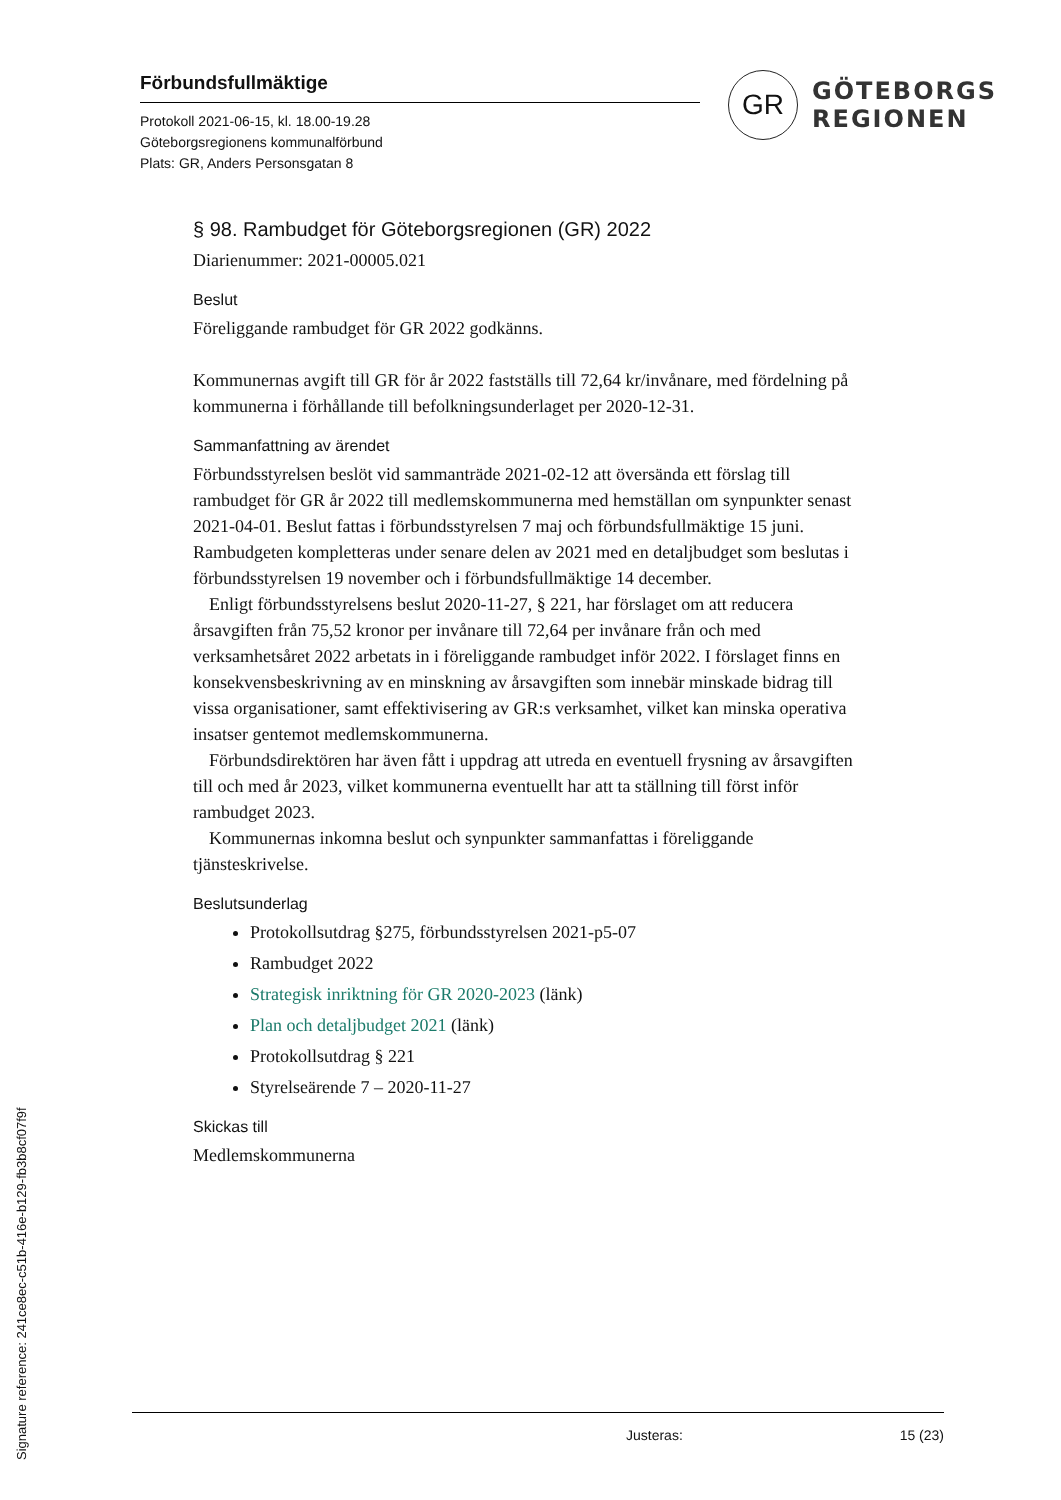Förbundsfullmäktige
Protokoll 2021-06-15, kl. 18.00-19.28
Göteborgsregionens kommunalförbund
Plats: GR, Anders Personsgatan 8
GR
GÖTEBORGS
REGIONEN
§ 98. Rambudget för Göteborgsregionen (GR) 2022
Diarienummer: 2021-00005.021
Beslut
Föreliggande rambudget för GR 2022 godkänns.
Kommunernas avgift till GR för år 2022 fastställs till 72,64 kr/invånare, med fördelning på kommunerna i förhållande till befolkningsunderlaget per 2020-12-31.
Sammanfattning av ärendet
Förbundsstyrelsen beslöt vid sammanträde 2021-02-12 att översända ett förslag till rambudget för GR år 2022 till medlemskommunerna med hemställan om synpunkter senast 2021-04-01. Beslut fattas i förbundsstyrelsen 7 maj och förbundsfullmäktige 15 juni. Rambudgeten kompletteras under senare delen av 2021 med en detaljbudget som beslutas i förbundsstyrelsen 19 november och i förbundsfullmäktige 14 december.
Enligt förbundsstyrelsens beslut 2020-11-27, § 221, har förslaget om att reducera årsavgiften från 75,52 kronor per invånare till 72,64 per invånare från och med verksamhetsåret 2022 arbetats in i föreliggande rambudget inför 2022. I förslaget finns en konsekvensbeskrivning av en minskning av årsavgiften som innebär minskade bidrag till vissa organisationer, samt effektivisering av GR:s verksamhet, vilket kan minska operativa insatser gentemot medlemskommunerna.
Förbundsdirektören har även fått i uppdrag att utreda en eventuell frysning av årsavgiften till och med år 2023, vilket kommunerna eventuellt har att ta ställning till först inför rambudget 2023.
Kommunernas inkomna beslut och synpunkter sammanfattas i föreliggande tjänsteskrivelse.
Beslutsunderlag
Protokollsutdrag §275, förbundsstyrelsen 2021-p5-07
Rambudget 2022
Strategisk inriktning för GR 2020-2023 (länk)
Plan och detaljbudget 2021 (länk)
Protokollsutdrag § 221
Styrelseärende 7 – 2020-11-27
Skickas till
Medlemskommunerna
Justeras: 15 (23)
Signature reference: 241ce8ec-c51b-416e-b129-fb3b8cf07f9f